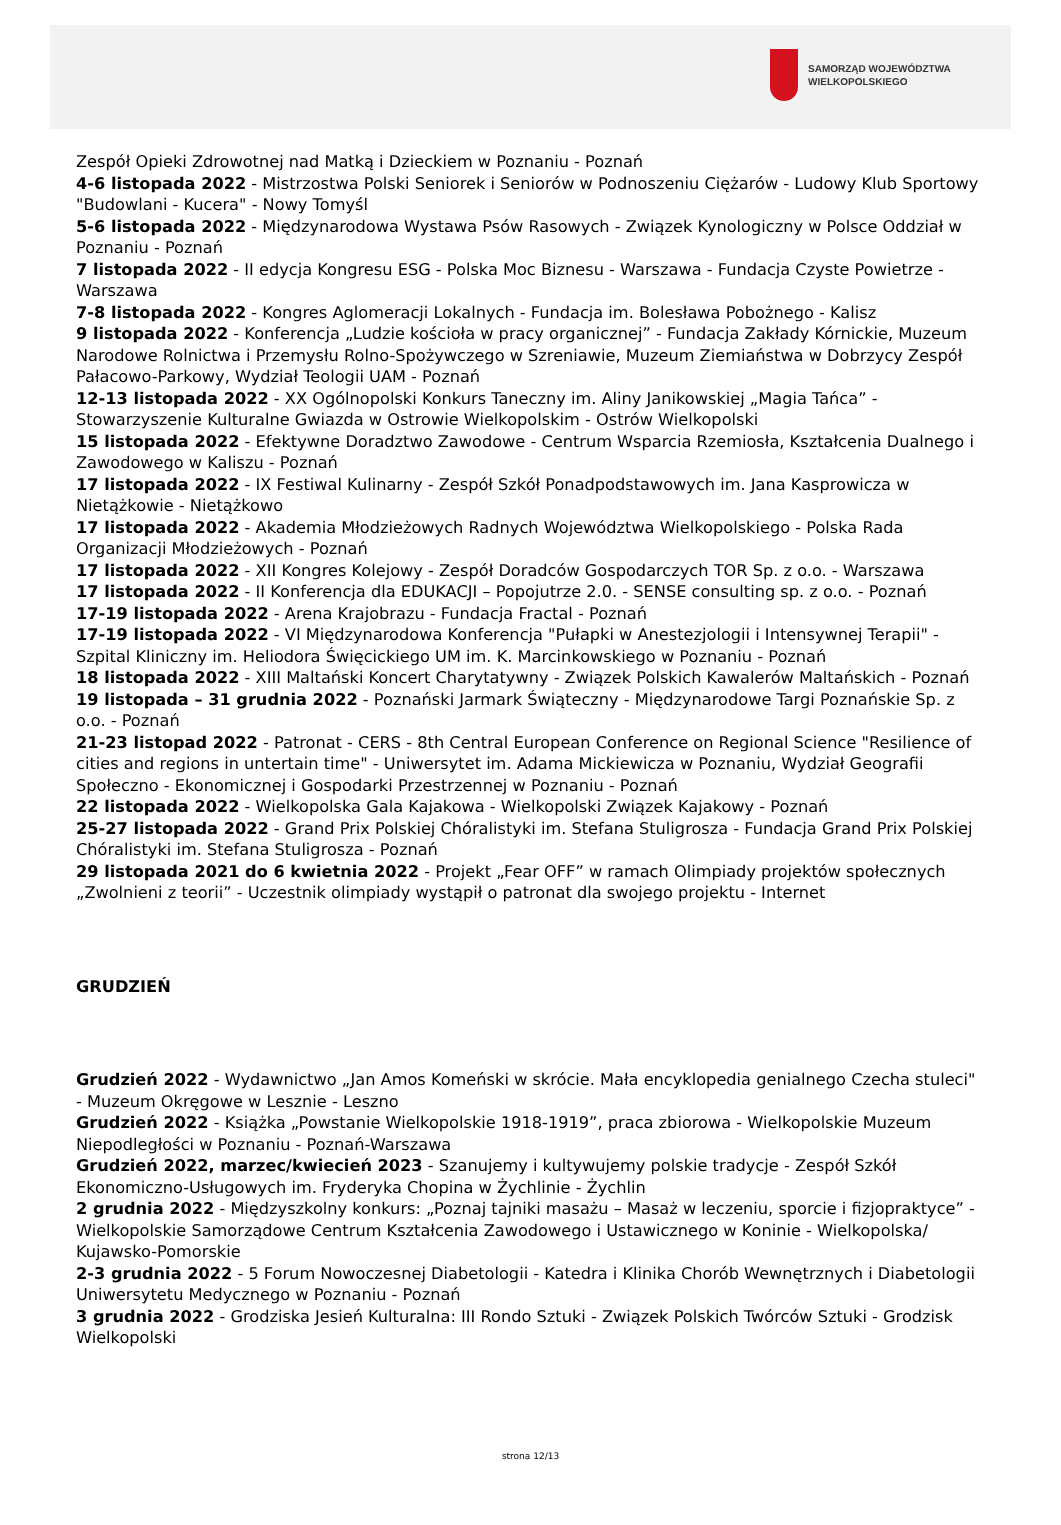SAMORZĄD WOJEWÓDZTWA
WIELKOPOLSKIEGO
Zespół Opieki Zdrowotnej nad Matką i Dzieckiem w Poznaniu - Poznań
4-6 listopada 2022 - Mistrzostwa Polski Seniorek i Seniorów w Podnoszeniu Ciężarów - Ludowy Klub Sportowy "Budowlani - Kucera" - Nowy Tomyśl
5-6 listopada 2022 - Międzynarodowa Wystawa Psów Rasowych - Związek Kynologiczny w Polsce Oddział w Poznaniu - Poznań
7 listopada 2022 - II edycja Kongresu ESG - Polska Moc Biznesu - Warszawa - Fundacja Czyste Powietrze - Warszawa
7-8 listopada 2022 - Kongres Aglomeracji Lokalnych - Fundacja im. Bolesława Pobożnego - Kalisz
9 listopada 2022 - Konferencja „Ludzie kościoła w pracy organicznej” - Fundacja Zakłady Kórnickie, Muzeum Narodowe Rolnictwa i Przemysłu Rolno-Spożywczego w Szreniawie, Muzeum Ziemiaństwa w Dobrzycy Zespół Pałacowo-Parkowy, Wydział Teologii UAM - Poznań
12-13 listopada 2022 - XX Ogólnopolski Konkurs Taneczny im. Aliny Janikowskiej „Magia Tańca” - Stowarzyszenie Kulturalne Gwiazda w Ostrowie Wielkopolskim - Ostrów Wielkopolski
15 listopada 2022 - Efektywne Doradztwo Zawodowe - Centrum Wsparcia Rzemiosła, Kształcenia Dualnego i Zawodowego w Kaliszu - Poznań
17 listopada 2022 - IX Festiwal Kulinarny - Zespół Szkół Ponadpodstawowych im. Jana Kasprowicza w Nietążkowie - Nietążkowo
17 listopada 2022 - Akademia Młodzieżowych Radnych Województwa Wielkopolskiego - Polska Rada Organizacji Młodzieżowych - Poznań
17 listopada 2022 - XII Kongres Kolejowy - Zespół Doradców Gospodarczych TOR Sp. z o.o. - Warszawa
17 listopada 2022 - II Konferencja dla EDUKACJI – Popojutrze 2.0. - SENSE consulting sp. z o.o. - Poznań
17-19 listopada 2022 - Arena Krajobrazu - Fundacja Fractal - Poznań
17-19 listopada 2022 - VI Międzynarodowa Konferencja "Pułapki w Anestezjologii i Intensywnej Terapii" - Szpital Kliniczny im. Heliodora Święcickiego UM im. K. Marcinkowskiego w Poznaniu - Poznań
18 listopada 2022 - XIII Maltański Koncert Charytatywny - Związek Polskich Kawalerów Maltańskich - Poznań
19 listopada – 31 grudnia 2022 - Poznański Jarmark Świąteczny - Międzynarodowe Targi Poznańskie Sp. z o.o. - Poznań
21-23 listopad 2022 - Patronat - CERS - 8th Central European Conference on Regional Science "Resilience of cities and regions in untertain time" - Uniwersytet im. Adama Mickiewicza w Poznaniu, Wydział Geografii Społeczno - Ekonomicznej i Gospodarki Przestrzennej w Poznaniu - Poznań
22 listopada 2022 - Wielkopolska Gala Kajakowa - Wielkopolski Związek Kajakowy - Poznań
25-27 listopada 2022 - Grand Prix Polskiej Chóralistyki im. Stefana Stuligrosza - Fundacja Grand Prix Polskiej Chóralistyki im. Stefana Stuligrosza - Poznań
29 listopada 2021 do 6 kwietnia 2022 - Projekt „Fear OFF” w ramach Olimpiady projektów społecznych „Zwolnieni z teorii” - Uczestnik olimpiady wystąpił o patronat dla swojego projektu - Internet
GRUDZIEŃ
Grudzień 2022 - Wydawnictwo „Jan Amos Komeński w skrócie. Mała encyklopedia genialnego Czecha stuleci" - Muzeum Okręgowe w Lesznie - Leszno
Grudzień 2022 - Książka „Powstanie Wielkopolskie 1918-1919”, praca zbiorowa - Wielkopolskie Muzeum Niepodległości w Poznaniu - Poznań-Warszawa
Grudzień 2022, marzec/kwiecień 2023 - Szanujemy i kultywujemy polskie tradycje - Zespół Szkół Ekonomiczno-Usługowych im. Fryderyka Chopina w Żychlinie - Żychlin
2 grudnia 2022 - Międzyszkolny konkurs: „Poznaj tajniki masażu – Masaż w leczeniu, sporcie i fizjopraktyce” - Wielkopolskie Samorządowe Centrum Kształcenia Zawodowego i Ustawicznego w Koninie - Wielkopolska/ Kujawsko-Pomorskie
2-3 grudnia 2022 - 5 Forum Nowoczesnej Diabetologii - Katedra i Klinika Chorób Wewnętrznych i Diabetologii Uniwersytetu Medycznego w Poznaniu - Poznań
3 grudnia 2022 - Grodziska Jesień Kulturalna: III Rondo Sztuki - Związek Polskich Twórców Sztuki - Grodzisk Wielkopolski
strona 12/13